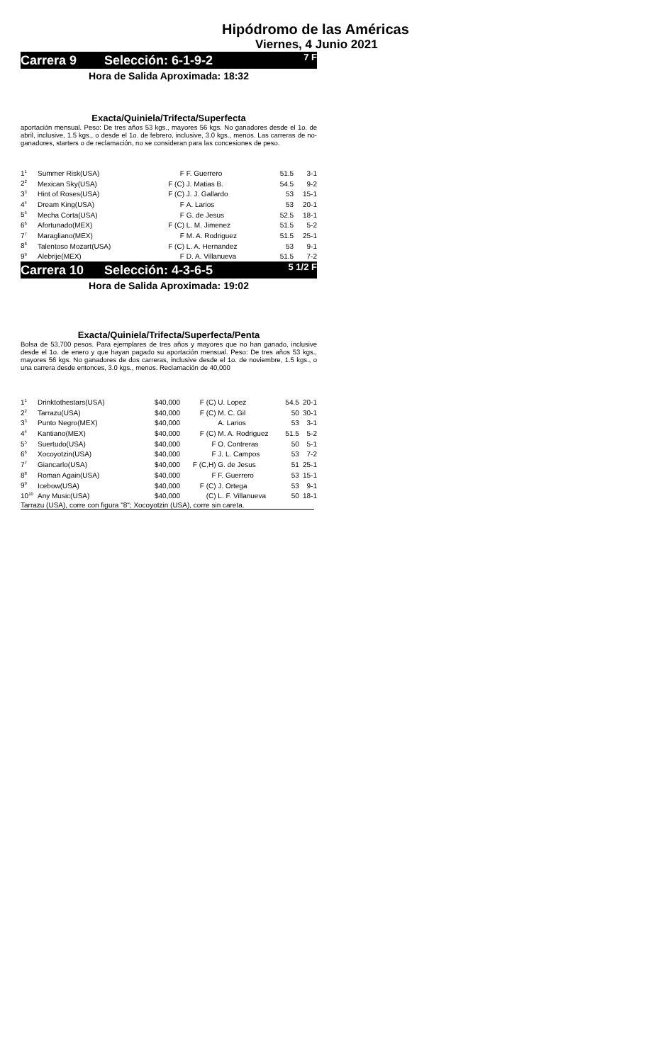Hipódromo de las Américas
Viernes, 4 Junio 2021
Carrera 9 Selección: 6-1-9-2 7 F
Hora de Salida Aproximada: 18:32
Exacta/Quiniela/Trifecta/Superfecta
aportación mensual. Peso: De tres años 53 kgs., mayores 56 kgs. No ganadores desde el 1o. de abril, inclusive, 1.5 kgs., o desde el 1o. de febrero, inclusive, 3.0 kgs., menos. Las carreras de no-ganadores, starters o de reclamación, no se consideran para las concesiones de peso.
| 1<sup>1</sup> | Summer Risk(USA) | | F | F. Guerrero | 51.5 | 3-1 |
| 2<sup>2</sup> | Mexican Sky(USA) | | F (C) | J. Matias B. | 54.5 | 9-2 |
| 3<sup>3</sup> | Hint of Roses(USA) | | F (C) | J. J. Gallardo | 53 | 15-1 |
| 4<sup>4</sup> | Dream King(USA) | | F | A. Larios | 53 | 20-1 |
| 5<sup>5</sup> | Mecha Corta(USA) | | F | G. de Jesus | 52.5 | 18-1 |
| 6<sup>6</sup> | Afortunado(MEX) | | F (C) | L. M. Jimenez | 51.5 | 5-2 |
| 7<sup>7</sup> | Maragliano(MEX) | | F | M. A. Rodriguez | 51.5 | 25-1 |
| 8<sup>8</sup> | Talentoso Mozart(USA) | | F (C) | L. A. Hernandez | 53 | 9-1 |
| 9<sup>9</sup> | Alebrije(MEX) | | F | D. A. Villanueva | 51.5 | 7-2 |
Carrera 10 Selección: 4-3-6-5 5 1/2 F
Hora de Salida Aproximada: 19:02
Exacta/Quiniela/Trifecta/Superfecta/Penta
Bolsa de 53,700 pesos. Para ejemplares de tres años y mayores que no han ganado, inclusive desde el 1o. de enero y que hayan pagado su aportación mensual. Peso: De tres años 53 kgs., mayores 56 kgs. No ganadores de dos carreras, inclusive desde el 1o. de noviembre, 1.5 kgs., o una carrera desde entonces, 3.0 kgs., menos. Reclamación de 40,000
| 1<sup>1</sup> | Drinktothestars(USA) | $40,000 | F (C) | U. Lopez | 54.5 | 20-1 |
| 2<sup>2</sup> | Tarrazu(USA) | $40,000 | F (C) | M. C. Gil | 50 | 30-1 |
| 3<sup>3</sup> | Punto Negro(MEX) | $40,000 | | A. Larios | 53 | 3-1 |
| 4<sup>4</sup> | Kantiano(MEX) | $40,000 | F (C) | M. A. Rodriguez | 51.5 | 5-2 |
| 5<sup>5</sup> | Suertudo(USA) | $40,000 | F | O. Contreras | 50 | 5-1 |
| 6<sup>6</sup> | Xocoyotzin(USA) | $40,000 | F | J. L. Campos | 53 | 7-2 |
| 7<sup>7</sup> | Giancarlo(USA) | $40,000 | F (C,H) | G. de Jesus | 51 | 25-1 |
| 8<sup>8</sup> | Roman Again(USA) | $40,000 | F | F. Guerrero | 53 | 15-1 |
| 9<sup>9</sup> | Icebow(USA) | $40,000 | F (C) | J. Ortega | 53 | 9-1 |
| 10<sup>10</sup> | Any Music(USA) | $40,000 | (C) | L. F. Villanueva | 50 | 18-1 |
Tarrazu (USA), corre con figura "8"; Xocoyotzin (USA), corre sin careta.